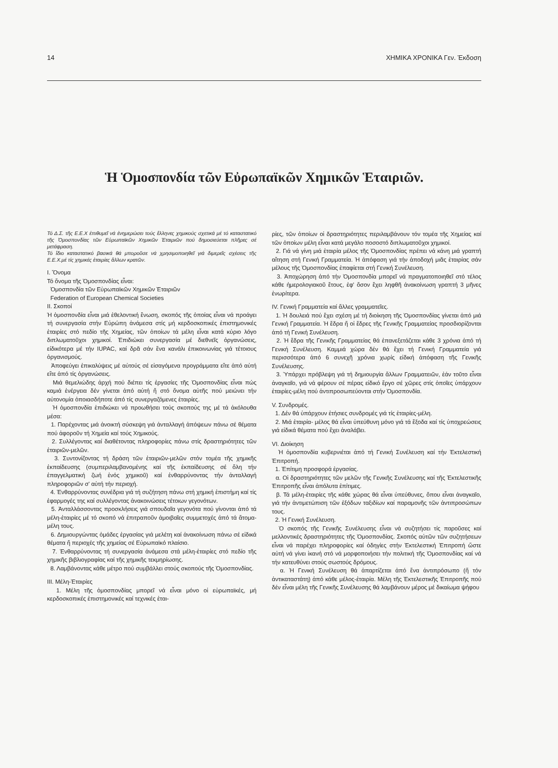14 ΧΗΜΙΚΑ ΧΡΟΝΙΚΑ Γεν. Έκδοση
Ἡ Ὁμοσπονδία τῶν Εὐρωπαϊκῶν Χημικῶν Ἑταιριῶν.
Τό Δ.Σ. τῆς Ε.Ε.Χ ἐπιθυμεῖ νά ἐνημερώσει τούς ἕλληνες χημικούς σχετικά μέ τό καταστατικό τῆς Ὁμοσπονδίας τῶν Εὐρωπαϊκῶν Χημικῶν Ἑταιριῶν πού δημοσιεύεται πλῆρες σέ μετάφραση.
Τό ἴδιο καταστατικό βασικά θά μποροῦσε νά χρησιμοποιηθεῖ γιά διμερεῖς σχέσεις τῆς Ε.Ε.Χ.μέ τίς χημικές ἑταιρίες ἄλλων κρατῶν.
I. Ὄνομα
Τό ὄνομα τῆς Ὁμοσπονδίας εἶναι:
Ὁμοσπονδία τῶν Εὐρωπαϊκῶν Χημικῶν Ἑταιριῶν
Federation of European Chemical Societies
II. Σκοποί
Ἡ ὁμοσπονδία εἶναι μιά ἐθελοντική ἕνωση, σκοπός τῆς ὁποίας εἶναι νά προάγει τή συνεργασία στήν Εὐρώπη ἀνάμεσα στίς μή κερδοσκοπικές ἐπιστημονικές ἑταιρίες στό πεδίο τῆς Χημείας, τῶν ὁποίων τά μέλη εἶναι κατά κύριο λόγο διπλωματοῦχοι χημικοί. Ἐπιδιώκει συνεργασία μέ διεθνεῖς ὀργανώσεις, εἰδικότερα μέ τήν IUPAC, καί δρᾶ σάν ἕνα κανάλι ἐπικοινωνίας γιά τέτοιους ὀργανισμούς.
Ἀποφεύγει ἐπικαλύψεις μέ αὐτούς σέ εἰσαγόμενα προγράμματα εἴτε ἀπό αὐτή εἴτε ἀπό τίς ὀργανώσεις.
Μιά θεμελιώδης ἀρχή πού διέπει τίς ἐργασίες τῆς Ὁμοσπονδίας εἶναι πώς καμιά ἐνέργεια δέν γίνεται ἀπό αὐτή ἤ στό ὄνομα αὐτῆς πού μειώνει τήν αὐτονομία ὁποιασδήποτε ἀπό τίς συνεργαζόμενες ἑταιρίες.
Ἡ ὁμοσπονδία ἐπιδιώκει νά προωθήσει τούς σκοπούς της μέ τά ἀκόλουθα μέσα:
1. Παρέχοντας μιά ἀνοικτή σύσκεψη γιά ἀνταλλαγή ἀπόψεων πάνω σέ θέματα πού ἀφοροῦν τή Χημεία καί τούς Χημικούς.
2. Συλλέγοντας καί διαθέτοντας πληροφορίες πάνω στίς δραστηριότητες τῶν ἑταιριῶν-μελῶν.
3. Συντονίζοντας τή δράση τῶν ἑταιριῶν-μελῶν στόν τομέα τῆς χημικῆς ἐκπαίδευσης (συμπεριλαμβανομένης καί τῆς ἐκπαίδευσης σέ ὅλη τήν ἐπαγγελματική ζωή ἑνός χημικοῦ) καί ἐνθαρρύνοντας τήν ἀνταλλαγή πληροφοριῶν σ' αὐτή τήν περιοχή.
4. Ἐνθαρρύνοντας συνέδρια γιά τή συζήτηση πάνω στή χημική ἐπιστήμη καί τίς ἐφαρμογές της καί συλλέγοντας ἀνακοινώσεις τέτοιων γεγονότων.
5. Ἀνταλλάσσοντας προσκλήσεις γιά σπουδαῖα γεγονότα πού γίνονται ἀπό τά μέλη-ἑταιρίες μέ τό σκοπό νά ἐπιτραποῦν ἀμοιβαῖες συμμετοχές ἀπό τά ἄτομα-μέλη τους.
6. Δημιουργώντας ὁμάδες ἐργασίας γιά μελέτη καί ἀνακοίνωση πάνω σέ εἰδικά θέματα ἤ περιοχές τῆς χημείας σέ Εὐρωπαϊκό πλαίσιο.
7. Ἐνθαρρύνοντας τή συνεργασία ἀνάμεσα στά μέλη-ἑταιρίες στό πεδίο τῆς χημικῆς βιβλιογραφίας καί τῆς χημικῆς τεκμηρίωσης.
8. Λαμβάνοντας κάθε μέτρο πού συμβάλλει στούς σκοπούς τῆς Ὁμοσπονδίας.
III. Μέλη-Ἑταιρίες
1. Μέλη τῆς ὁμοσπονδίας μπορεῖ νά εἶναι μόνο οἱ εὐρωπαϊκές, μή κερδοσκοπικές ἐπιστημονικές καί τεχνικές ἑται-
ρίες, τῶν ὁποίων οἱ δραστηριότητες περιλαμβάνουν τόν τομέα τῆς Χημείας καί τῶν ὁποίων μέλη εἶναι κατά μεγάλο ποσοστό διπλωματοῦχοι χημικοί.
2. Γιά νά γίνη μιά ἑταιρία μέλος τῆς Ὁμοσπονδίας πρέπει νά κάνη μιά γραπτή αἴτηση στή Γενική Γραμματεία. Ἡ ἀπόφαση γιά τήν ἀποδοχή μιᾶς ἑταιρίας σάν μέλους τῆς Ὁμοσπονδίας ἐπαφίεται στή Γενική Συνέλευση.
3. Ἀποχώρηση ἀπό τήν Ὁμοσπονδία μπορεῖ νά πραγματοποιηθεῖ στό τέλος κάθε ἡμερολογιακοῦ ἔτους, ἐφ' ὅσον ἔχει ληφθῆ ἀνακοίνωση γραπτή 3 μῆνες ἐνωρίτερα.
IV. Γενική Γραμματεία καί ἄλλες γραμματεῖες.
1. Ἡ δουλειά πού ἔχει σχέση μέ τή διοίκηση τῆς Ὁμοσπονδίας γίνεται ἀπό μιά Γενική Γραμματεία. Ἡ ἕδρα ἤ οἱ ἕδρες τῆς Γενικῆς Γραμματείας προσδιορίζονται ἀπό τή Γενική Συνέλευση.
2. Ἡ ἕδρα τῆς Γενικῆς Γραμματείας θά ἐπανεξετάζεται κάθε 3 χρόνια ἀπό τή Γενική Συνέλευση. Καμμιά χώρα δέν θά ἔχει τή Γενική Γραμματεία γιά περισσότερα ἀπό 6 συνεχῆ χρόνια χωρίς εἰδική ἀπόφαση τῆς Γενικῆς Συνέλευσης.
3. Ὑπάρχει πρόβλεψη γιά τή δημιουργία ἄλλων Γραμματειῶν, ἐάν τοῦτο εἶναι ἀναγκαῖο, γιά νά φέρουν σέ πέρας εἰδικό ἔργο σέ χῶρες στίς ὁποῖες ὑπάρχουν ἑταιρίες-μέλη πού ἀντιπροσωπεύονται στήν Ὁμοσπονδία.
V. Συνδρομές.
1. Δέν θά ὑπάρχουν ἐτήσιες συνδρομές γιά τίς ἑταιρίες-μέλη.
2. Μιά ἑταιρία- μέλος θά εἶναι ὑπεύθυνη μόνο γιά τά ἔξοδα καί τίς ὑποχρεώσεις γιά εἰδικά θέματα πού ἔχει ἀναλάβει.
VI. Διοίκηση
Ἡ ὁμοσπονδία κυβερνιέται ἀπό τή Γενική Συνέλευση καί τήν Ἐκτελεστική Ἐπιτροπή.
1. Ἐπίτιμη προσφορά ἐργασίας.
α. Οἱ δραστηριότητες τῶν μελῶν τῆς Γενικῆς Συνέλευσης καί τῆς Ἐκτελεστικῆς Ἐπιτροπῆς εἶναι ἀπόλυτα ἐπίτιμες.
β. Τά μέλη-ἑταιρίες τῆς κάθε χώρας θά εἶναι ὑπεύθυνες, ὅπου εἶναι ἀναγκαῖο, γιά τήν ἀντιμετώπιση τῶν ἐξόδων ταξιδίων καί παραμονῆς τῶν ἀντιπροσώπων τους.
2. Ἡ Γενική Συνέλευση.
Ὁ σκοπός τῆς Γενικῆς Συνέλευσης εἶναι νά συζητήσει τίς παροῦσες καί μελλοντικές δραστηριότητες τῆς Ὁμοσπονδίας. Σκοπός αὐτῶν τῶν συζητήσεων εἶναι νά παρέχει πληροφορίες καί ὁδηγίες στήν Ἐκτελεστική Ἐπιτροπή ὥστε αὐτή νά γίνει ἱκανή στό νά μορφοποιήσει τήν πολιτική τῆς Ὁμοσπονδίας καί νά τήν κατευθύνει στούς σωστούς δρόμους.
α. Ἡ Γενική Συνέλευση θά ἀπαρτίζεται ἀπό ἕνα ἀντιπρόσωπο (ἤ τόν ἀντικαταστάτη) ἀπό κάθε μέλος-ἑταιρία. Μέλη τῆς Ἐκτελεστικῆς Ἐπιτροπῆς πού δέν εἶναι μέλη τῆς Γενικῆς Συνέλευσης θά λαμβάνουν μέρος μέ δικαίωμα ψήφου